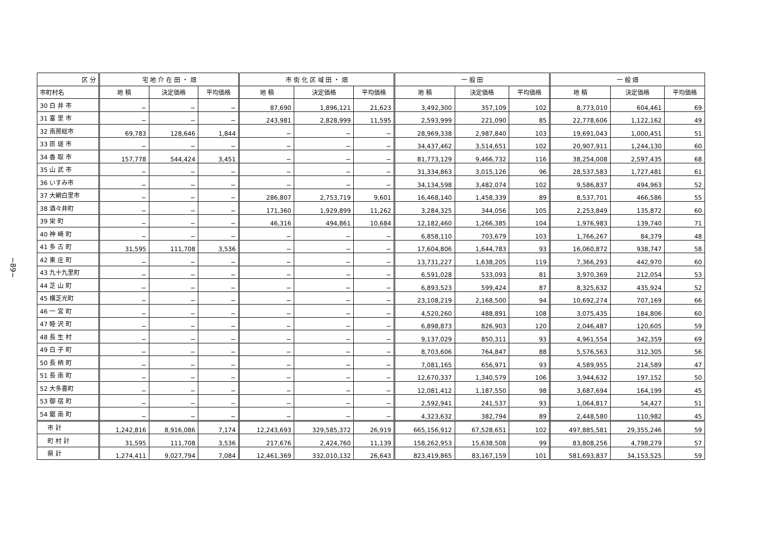−89−
| 区 分 | 宅 地 介 在 田 ・ 畑 | | | 市 街 化 区 域 田 ・ 畑 | | | 一 般 田 | | | 一 般 畑 | | |
| --- | --- | --- | --- | --- | --- | --- | --- | --- | --- | --- | --- | --- |
| 市町村名 | 地 積 | 決定価格 | 平均価格 | 地 積 | 決定価格 | 平均価格 | 地 積 | 決定価格 | 平均価格 | 地 積 | 決定価格 | 平均価格 |
| 30 白 井 市 | − | − | − | 87,690 | 1,896,121 | 21,623 | 3,492,300 | 357,109 | 102 | 8,773,010 | 604,461 | 69 |
| 31 富 里 市 | − | − | − | 243,981 | 2,828,999 | 11,595 | 2,593,999 | 221,090 | 85 | 22,778,606 | 1,122,162 | 49 |
| 32 南房総市 | 69,783 | 128,646 | 1,844 | − | − | − | 28,969,338 | 2,987,840 | 103 | 19,691,043 | 1,000,451 | 51 |
| 33 匝 瑳 市 | − | − | − | − | − | − | 34,437,462 | 3,514,651 | 102 | 20,907,911 | 1,244,130 | 60 |
| 34 香 取 市 | 157,778 | 544,424 | 3,451 | − | − | − | 81,773,129 | 9,466,732 | 116 | 38,254,008 | 2,597,435 | 68 |
| 35 山 武 市 | − | − | − | − | − | − | 31,334,863 | 3,015,126 | 96 | 28,537,583 | 1,727,481 | 61 |
| 36 いすみ市 | − | − | − | − | − | − | 34,134,598 | 3,482,074 | 102 | 9,586,837 | 494,963 | 52 |
| 37 大網白里市 | − | − | − | 286,807 | 2,753,719 | 9,601 | 16,468,140 | 1,458,339 | 89 | 8,537,701 | 466,586 | 55 |
| 38 酒々井町 | − | − | − | 171,360 | 1,929,899 | 11,262 | 3,284,325 | 344,056 | 105 | 2,253,849 | 135,872 | 60 |
| 39 栄 町 | − | − | − | 46,316 | 494,861 | 10,684 | 12,182,460 | 1,266,385 | 104 | 1,976,983 | 139,740 | 71 |
| 40 神 崎 町 | − | − | − | − | − | − | 6,858,110 | 703,679 | 103 | 1,766,267 | 84,379 | 48 |
| 41 多 古 町 | 31,595 | 111,708 | 3,536 | − | − | − | 17,604,806 | 1,644,783 | 93 | 16,060,872 | 938,747 | 58 |
| 42 東 庄 町 | − | − | − | − | − | − | 13,731,227 | 1,638,205 | 119 | 7,366,293 | 442,970 | 60 |
| 43 九十九里町 | − | − | − | − | − | − | 6,591,028 | 533,093 | 81 | 3,970,369 | 212,054 | 53 |
| 44 芝 山 町 | − | − | − | − | − | − | 6,893,523 | 599,424 | 87 | 8,325,632 | 435,924 | 52 |
| 45 横芝光町 | − | − | − | − | − | − | 23,108,219 | 2,168,500 | 94 | 10,692,274 | 707,169 | 66 |
| 46 一 宮 町 | − | − | − | − | − | − | 4,520,260 | 488,891 | 108 | 3,075,435 | 184,806 | 60 |
| 47 睦 沢 町 | − | − | − | − | − | − | 6,898,873 | 826,903 | 120 | 2,046,487 | 120,605 | 59 |
| 48 長 生 村 | − | − | − | − | − | − | 9,137,029 | 850,311 | 93 | 4,961,554 | 342,359 | 69 |
| 49 白 子 町 | − | − | − | − | − | − | 8,703,606 | 764,847 | 88 | 5,576,563 | 312,305 | 56 |
| 50 長 柄 町 | − | − | − | − | − | − | 7,081,165 | 656,971 | 93 | 4,589,955 | 214,589 | 47 |
| 51 長 南 町 | − | − | − | − | − | − | 12,670,337 | 1,340,579 | 106 | 3,944,632 | 197,152 | 50 |
| 52 大多喜町 | − | − | − | − | − | − | 12,081,412 | 1,187,550 | 98 | 3,687,694 | 164,199 | 45 |
| 53 御 宿 町 | − | − | − | − | − | − | 2,592,941 | 241,537 | 93 | 1,064,817 | 54,427 | 51 |
| 54 鋸 南 町 | − | − | − | − | − | − | 4,323,632 | 382,794 | 89 | 2,448,580 | 110,982 | 45 |
| 市 計 | 1,242,816 | 8,916,086 | 7,174 | 12,243,693 | 329,585,372 | 26,919 | 665,156,912 | 67,528,651 | 102 | 497,885,581 | 29,355,246 | 59 |
| 町 村 計 | 31,595 | 111,708 | 3,536 | 217,676 | 2,424,760 | 11,139 | 158,262,953 | 15,638,508 | 99 | 83,808,256 | 4,798,279 | 57 |
| 県 計 | 1,274,411 | 9,027,794 | 7,084 | 12,461,369 | 332,010,132 | 26,643 | 823,419,865 | 83,167,159 | 101 | 581,693,837 | 34,153,525 | 59 |